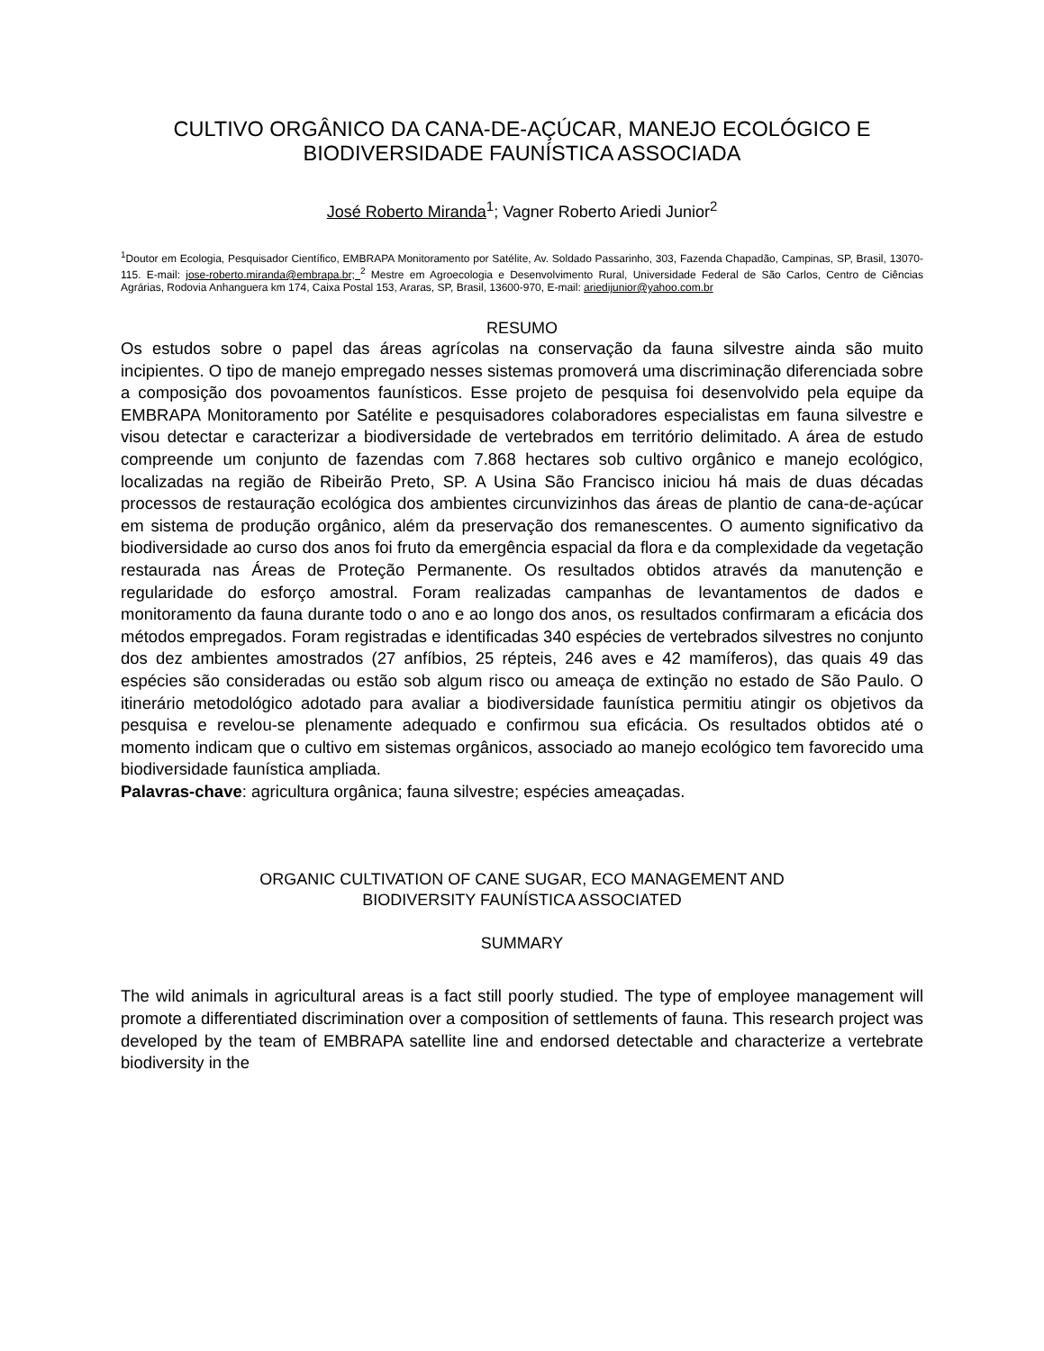CULTIVO ORGÂNICO DA CANA-DE-AÇÚCAR, MANEJO ECOLÓGICO E BIODIVERSIDADE FAUNÍSTICA ASSOCIADA
José Roberto Miranda<sup>1</sup>; Vagner Roberto Ariedi Junior<sup>2</sup>
<sup>1</sup> Doutor em Ecologia, Pesquisador Científico, EMBRAPA Monitoramento por Satélite, Av. Soldado Passarinho, 303, Fazenda Chapadão, Campinas, SP, Brasil, 13070-115. E-mail: jose-roberto.miranda@embrapa.br; <sup>2</sup> Mestre em Agroecologia e Desenvolvimento Rural, Universidade Federal de São Carlos, Centro de Ciências Agrárias, Rodovia Anhanguera km 174, Caixa Postal 153, Araras, SP, Brasil, 13600-970, E-mail: ariedijunior@yahoo.com.br
RESUMO
Os estudos sobre o papel das áreas agrícolas na conservação da fauna silvestre ainda são muito incipientes. O tipo de manejo empregado nesses sistemas promoverá uma discriminação diferenciada sobre a composição dos povoamentos faunísticos. Esse projeto de pesquisa foi desenvolvido pela equipe da EMBRAPA Monitoramento por Satélite e pesquisadores colaboradores especialistas em fauna silvestre e visou detectar e caracterizar a biodiversidade de vertebrados em território delimitado. A área de estudo compreende um conjunto de fazendas com 7.868 hectares sob cultivo orgânico e manejo ecológico, localizadas na região de Ribeirão Preto, SP. A Usina São Francisco iniciou há mais de duas décadas processos de restauração ecológica dos ambientes circunvizinhos das áreas de plantio de cana-de-açúcar em sistema de produção orgânico, além da preservação dos remanescentes. O aumento significativo da biodiversidade ao curso dos anos foi fruto da emergência espacial da flora e da complexidade da vegetação restaurada nas Áreas de Proteção Permanente. Os resultados obtidos através da manutenção e regularidade do esforço amostral. Foram realizadas campanhas de levantamentos de dados e monitoramento da fauna durante todo o ano e ao longo dos anos, os resultados confirmaram a eficácia dos métodos empregados. Foram registradas e identificadas 340 espécies de vertebrados silvestres no conjunto dos dez ambientes amostrados (27 anfíbios, 25 répteis, 246 aves e 42 mamíferos), das quais 49 das espécies são consideradas ou estão sob algum risco ou ameaça de extinção no estado de São Paulo. O itinerário metodológico adotado para avaliar a biodiversidade faunística permitiu atingir os objetivos da pesquisa e revelou-se plenamente adequado e confirmou sua eficácia. Os resultados obtidos até o momento indicam que o cultivo em sistemas orgânicos, associado ao manejo ecológico tem favorecido uma biodiversidade faunística ampliada.
Palavras-chave: agricultura orgânica; fauna silvestre; espécies ameaçadas.
ORGANIC CULTIVATION OF CANE SUGAR, ECO MANAGEMENT AND
BIODIVERSITY FAUNÍSTICA ASSOCIATED
SUMMARY
The wild animals in agricultural areas is a fact still poorly studied. The type of employee management will promote a differentiated discrimination over a composition of settlements of fauna. This research project was developed by the team of EMBRAPA satellite line and endorsed detectable and characterize a vertebrate biodiversity in the